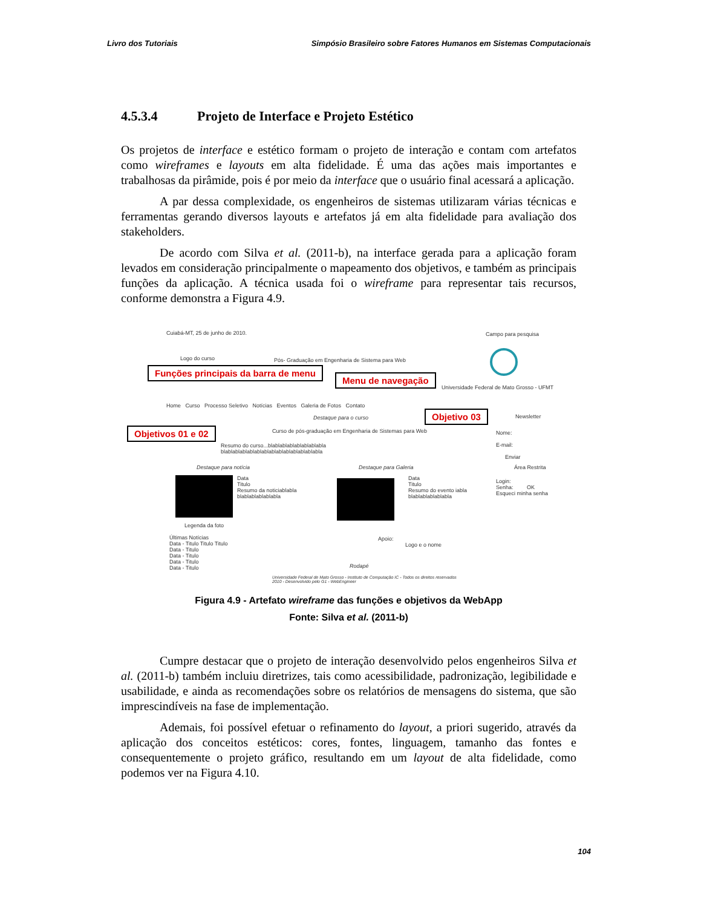Livro dos Tutoriais Simpósio Brasileiro sobre Fatores Humanos em Sistemas Computacionais
4.5.3.4 Projeto de Interface e Projeto Estético
Os projetos de interface e estético formam o projeto de interação e contam com artefatos como wireframes e layouts em alta fidelidade. É uma das ações mais importantes e trabalhosas da pirâmide, pois é por meio da interface que o usuário final acessará a aplicação.
A par dessa complexidade, os engenheiros de sistemas utilizaram várias técnicas e ferramentas gerando diversos layouts e artefatos já em alta fidelidade para avaliação dos stakeholders.
De acordo com Silva et al. (2011-b), na interface gerada para a aplicação foram levados em consideração principalmente o mapeamento dos objetivos, e também as principais funções da aplicação. A técnica usada foi o wireframe para representar tais recursos, conforme demonstra a Figura 4.9.
Cuiabá-MT, 25 de junho de 2010. Campo para pesquisa
Logo do curso Pós- Graduação em Engenharia de Sistema para Web
Funções principais da barra de menu
Menu de navegação
Universidade Federal de Mato Grosso - UFMT
Home Curso Processo Seletivo Notícias Eventos Galeria de Fotos Contato
Destaque para o curso Objetivo 03 Newsletter
Objetivos 01 e 02 Curso de pós-graduação em Engenharia de Sistemas para Web
Nome:
E-mail:
Enviar
Resumo do curso...blablablablablablablabla
blablablablablablablablablablablablablabla
Destaque para notícia Destaque para Galeria Área Restrita
Data
Titulo
Resumo da noticiablabla
blablablablablabla
Data
Titulo
Resumo do evento iabla
blablablablablabla
Login:
Senha: OK
Esqueci minha senha
Legenda da foto
Últimas Notícias
Data - Titulo Titulo Titulo
Data - Titulo
Data - Titulo
Data - Titulo
Data - Titulo
Apoio:
Logo e o nome
Rodapé
Universidade Federal de Mato Grosso - Instituto de Computação IC - Todos os direitos reservados
2010 - Desenvolvido pelo G1 - WebEngineer
Figura 4.9 - Artefato wireframe das funções e objetivos da WebApp
Fonte: Silva et al. (2011-b)
Cumpre destacar que o projeto de interação desenvolvido pelos engenheiros Silva et al. (2011-b) também incluiu diretrizes, tais como acessibilidade, padronização, legibilidade e usabilidade, e ainda as recomendações sobre os relatórios de mensagens do sistema, que são imprescindíveis na fase de implementação.
Ademais, foi possível efetuar o refinamento do layout, a priori sugerido, através da aplicação dos conceitos estéticos: cores, fontes, linguagem, tamanho das fontes e consequentemente o projeto gráfico, resultando em um layout de alta fidelidade, como podemos ver na Figura 4.10.
104